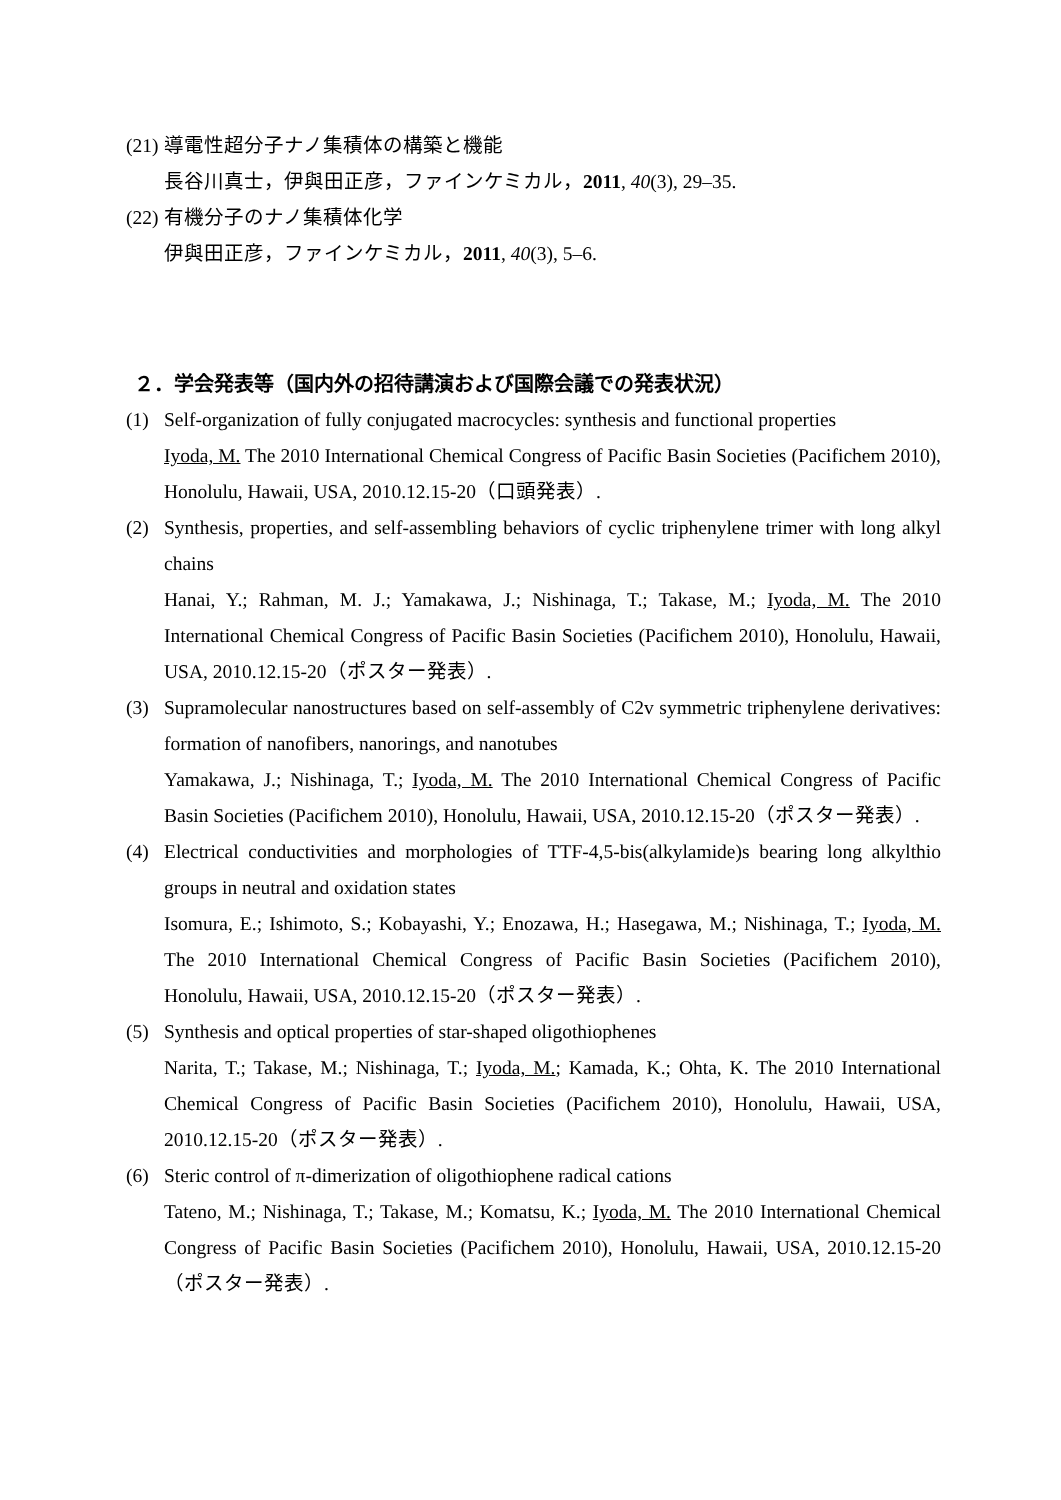(21)
導電性超分子ナノ集積体の構築と機能
長谷川真士，伊與田正彦，ファインケミカル，2011, 40(3), 29–35.
(22)
有機分子のナノ集積体化学
伊與田正彦，ファインケミカル，2011, 40(3), 5–6.
２．学会発表等（国内外の招待講演および国際会議での発表状況）
(1) Self-organization of fully conjugated macrocycles: synthesis and functional properties
Iyoda, M. The 2010 International Chemical Congress of Pacific Basin Societies (Pacifichem 2010), Honolulu, Hawaii, USA, 2010.12.15-20（口頭発表）.
(2) Synthesis, properties, and self-assembling behaviors of cyclic triphenylene trimer with long alkyl chains
Hanai, Y.; Rahman, M. J.; Yamakawa, J.; Nishinaga, T.; Takase, M.; Iyoda, M. The 2010 International Chemical Congress of Pacific Basin Societies (Pacifichem 2010), Honolulu, Hawaii, USA, 2010.12.15-20（ポスター発表）.
(3) Supramolecular nanostructures based on self-assembly of C2v symmetric triphenylene derivatives: formation of nanofibers, nanorings, and nanotubes
Yamakawa, J.; Nishinaga, T.; Iyoda, M. The 2010 International Chemical Congress of Pacific Basin Societies (Pacifichem 2010), Honolulu, Hawaii, USA, 2010.12.15-20（ポスター発表）.
(4) Electrical conductivities and morphologies of TTF-4,5-bis(alkylamide)s bearing long alkylthio groups in neutral and oxidation states
Isomura, E.; Ishimoto, S.; Kobayashi, Y.; Enozawa, H.; Hasegawa, M.; Nishinaga, T.; Iyoda, M. The 2010 International Chemical Congress of Pacific Basin Societies (Pacifichem 2010), Honolulu, Hawaii, USA, 2010.12.15-20（ポスター発表）.
(5) Synthesis and optical properties of star-shaped oligothiophenes
Narita, T.; Takase, M.; Nishinaga, T.; Iyoda, M.; Kamada, K.; Ohta, K. The 2010 International Chemical Congress of Pacific Basin Societies (Pacifichem 2010), Honolulu, Hawaii, USA, 2010.12.15-20（ポスター発表）.
(6) Steric control of π-dimerization of oligothiophene radical cations
Tateno, M.; Nishinaga, T.; Takase, M.; Komatsu, K.; Iyoda, M. The 2010 International Chemical Congress of Pacific Basin Societies (Pacifichem 2010), Honolulu, Hawaii, USA, 2010.12.15-20（ポスター発表）.